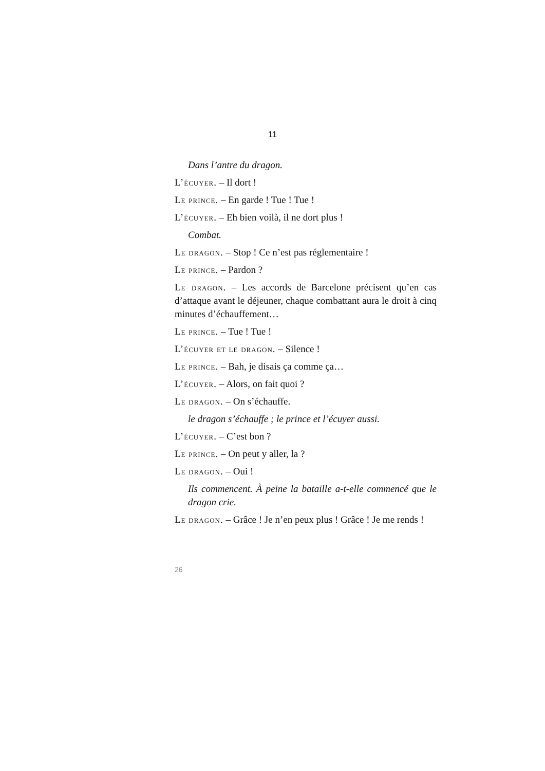11
Dans l’antre du dragon.
L’écuyer. – Il dort !
Le prince. – En garde ! Tue ! Tue !
L’écuyer. – Eh bien voilà, il ne dort plus !
Combat.
Le dragon. – Stop ! Ce n’est pas réglementaire !
Le prince. – Pardon ?
Le dragon. – Les accords de Barcelone précisent qu’en cas d’attaque avant le déjeuner, chaque combattant aura le droit à cinq minutes d’échauffement…
Le prince. – Tue ! Tue !
L’écuyer et le dragon. – Silence !
Le prince. – Bah, je disais ça comme ça…
L’écuyer. – Alors, on fait quoi ?
Le dragon. – On s’échauffe.
le dragon s’échauffe ; le prince et l’écuyer aussi.
L’écuyer. – C’est bon ?
Le prince. – On peut y aller, la ?
Le dragon. – Oui !
Ils commencent. À peine la bataille a-t-elle commencé que le dragon crie.
Le dragon. – Grâce ! Je n’en peux plus ! Grâce ! Je me rends !
26